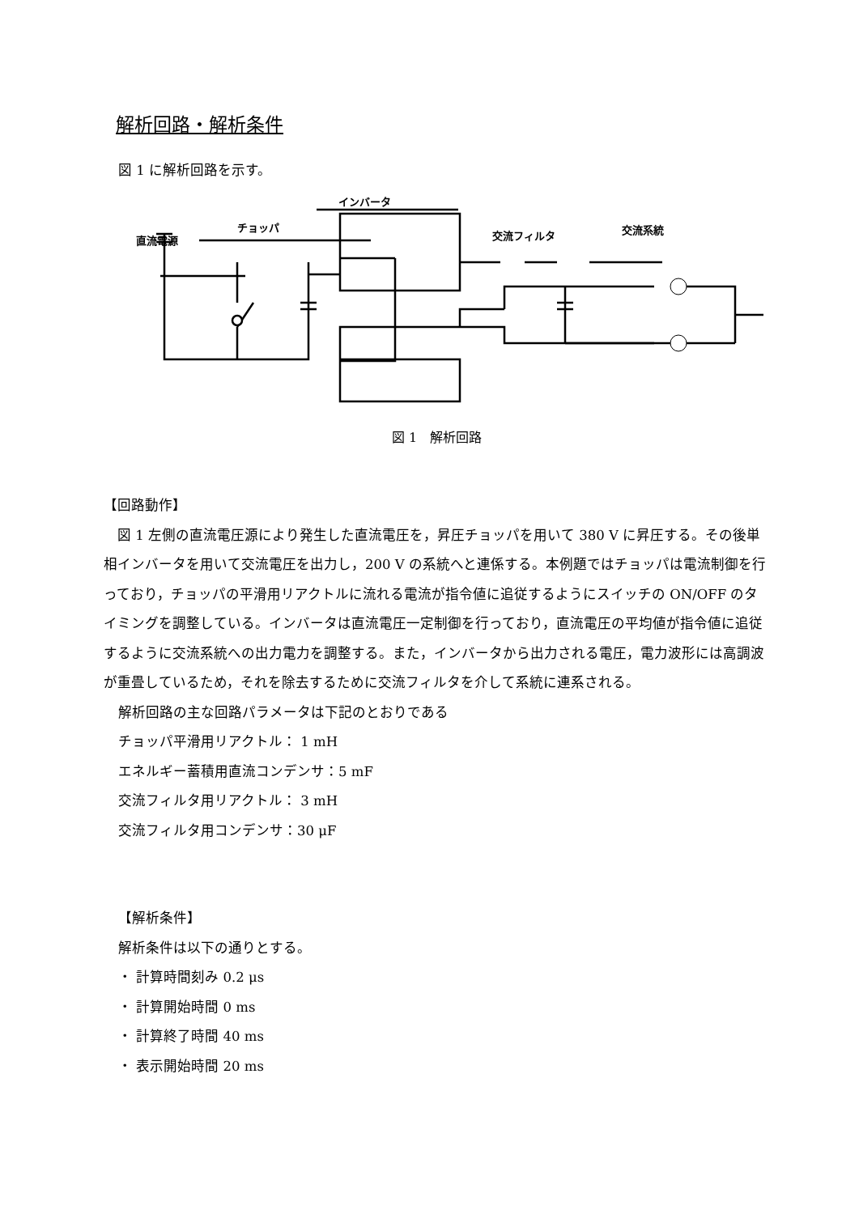解析回路・解析条件
図 1 に解析回路を示す。
インバータ
チョッパ
直流電源
交流フィルタ
交流系統
図 1　解析回路
【回路動作】
　図 1 左側の直流電圧源により発生した直流電圧を，昇圧チョッパを用いて 380 V に昇圧する。その後単相インバータを用いて交流電圧を出力し，200 V の系統へと連係する。本例題ではチョッパは電流制御を行っており，チョッパの平滑用リアクトルに流れる電流が指令値に追従するようにスイッチの ON/OFF のタイミングを調整している。インバータは直流電圧一定制御を行っており，直流電圧の平均値が指令値に追従するように交流系統への出力電力を調整する。また，インバータから出力される電圧，電力波形には高調波が重畳しているため，それを除去するために交流フィルタを介して系統に連系される。
解析回路の主な回路パラメータは下記のとおりである
チョッパ平滑用リアクトル： 1 mH
エネルギー蓄積用直流コンデンサ：5 mF
交流フィルタ用リアクトル： 3 mH
交流フィルタ用コンデンサ：30 μF
【解析条件】
解析条件は以下の通りとする。
・ 計算時間刻み 0.2 μs
・ 計算開始時間 0 ms
・ 計算終了時間 40 ms
・ 表示開始時間 20 ms